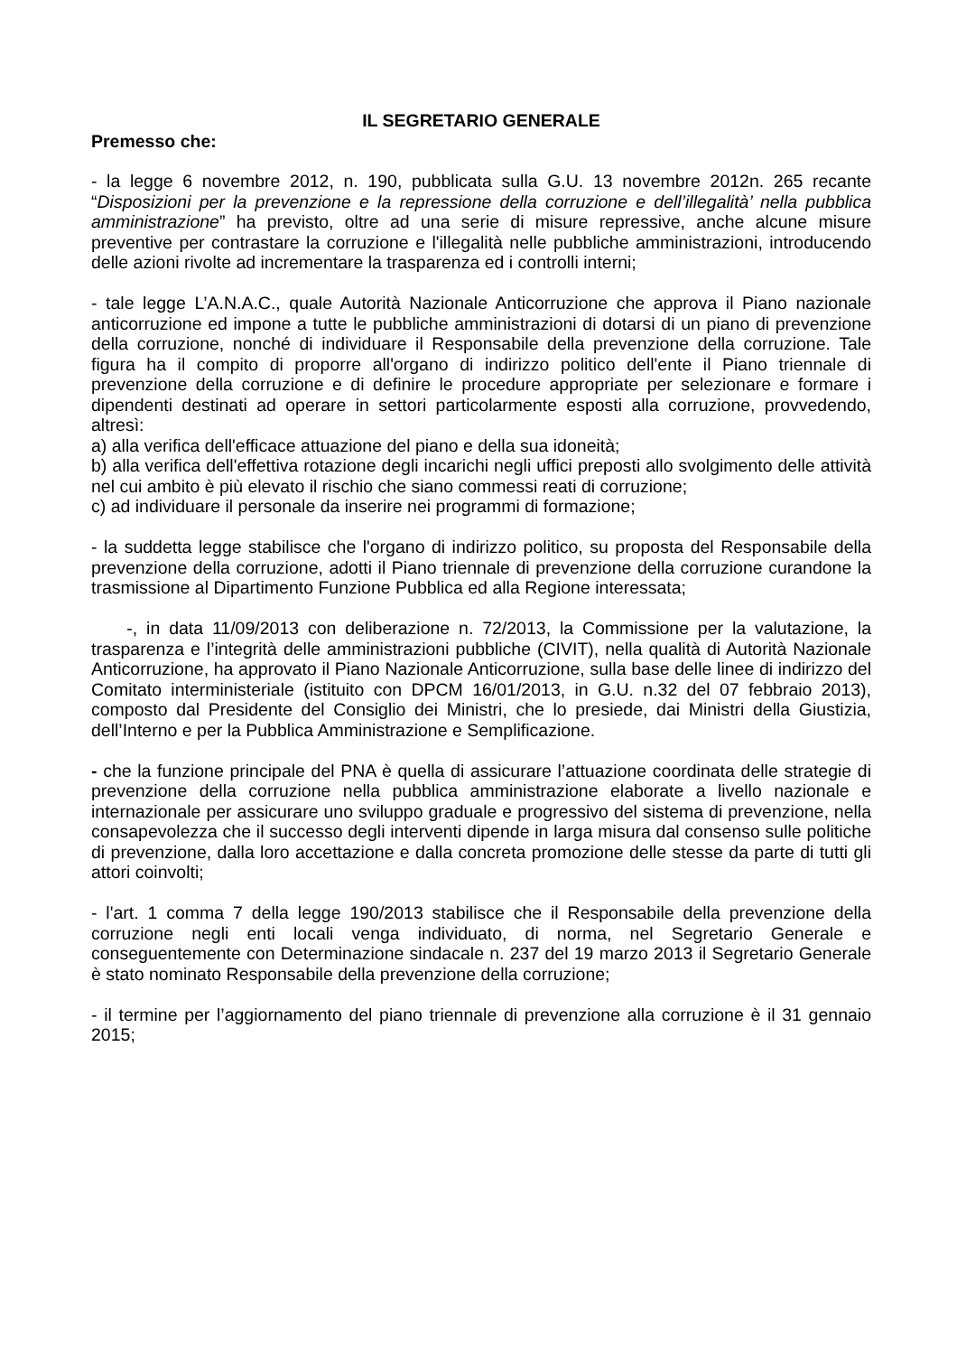IL SEGRETARIO GENERALE
Premesso che:
- la legge 6 novembre 2012, n. 190, pubblicata sulla G.U. 13 novembre 2012n. 265 recante “Disposizioni per la prevenzione e la repressione della corruzione e dell’illegalità’ nella pubblica amministrazione” ha previsto, oltre ad una serie di misure repressive, anche alcune misure preventive per contrastare la corruzione e l'illegalità nelle pubbliche amministrazioni, introducendo delle azioni rivolte ad incrementare la trasparenza ed i controlli interni;
- tale legge L’A.N.A.C., quale Autorità Nazionale Anticorruzione che approva il Piano nazionale anticorruzione ed impone a tutte le pubbliche amministrazioni di dotarsi di un piano di prevenzione della corruzione, nonché di individuare il Responsabile della prevenzione della corruzione. Tale figura ha il compito di proporre all'organo di indirizzo politico dell'ente il Piano triennale di prevenzione della corruzione e di definire le procedure appropriate per selezionare e formare i dipendenti destinati ad operare in settori particolarmente esposti alla corruzione, provvedendo, altresì:
a) alla verifica dell'efficace attuazione del piano e della sua idoneità;
b) alla verifica dell'effettiva rotazione degli incarichi negli uffici preposti allo svolgimento delle attività nel cui ambito è più elevato il rischio che siano commessi reati di corruzione;
c) ad individuare il personale da inserire nei programmi di formazione;
- la suddetta legge stabilisce che l'organo di indirizzo politico, su proposta del Responsabile della prevenzione della corruzione, adotti il Piano triennale di prevenzione della corruzione curandone la trasmissione al Dipartimento Funzione Pubblica ed alla Regione interessata;
-, in data 11/09/2013 con deliberazione n. 72/2013, la Commissione per la valutazione, la trasparenza e l’integrità delle amministrazioni pubbliche (CIVIT), nella qualità di Autorità Nazionale Anticorruzione, ha approvato il Piano Nazionale Anticorruzione, sulla base delle linee di indirizzo del Comitato interministeriale (istituito con DPCM 16/01/2013, in G.U. n.32 del 07 febbraio 2013), composto dal Presidente del Consiglio dei Ministri, che lo presiede, dai Ministri della Giustizia, dell’Interno e per la Pubblica Amministrazione e Semplificazione.
- che la funzione principale del PNA è quella di assicurare l’attuazione coordinata delle strategie di prevenzione della corruzione nella pubblica amministrazione elaborate a livello nazionale e internazionale per assicurare uno sviluppo graduale e progressivo del sistema di prevenzione, nella consapevolezza che il successo degli interventi dipende in larga misura dal consenso sulle politiche di prevenzione, dalla loro accettazione e dalla concreta promozione delle stesse da parte di tutti gli attori coinvolti;
- l'art. 1 comma 7 della legge 190/2013 stabilisce che il Responsabile della prevenzione della corruzione negli enti locali venga individuato, di norma, nel Segretario Generale e conseguentemente con Determinazione sindacale n. 237 del 19 marzo 2013 il Segretario Generale è stato nominato Responsabile della prevenzione della corruzione;
- il termine per l’aggiornamento del piano triennale di prevenzione alla corruzione è il 31 gennaio 2015;